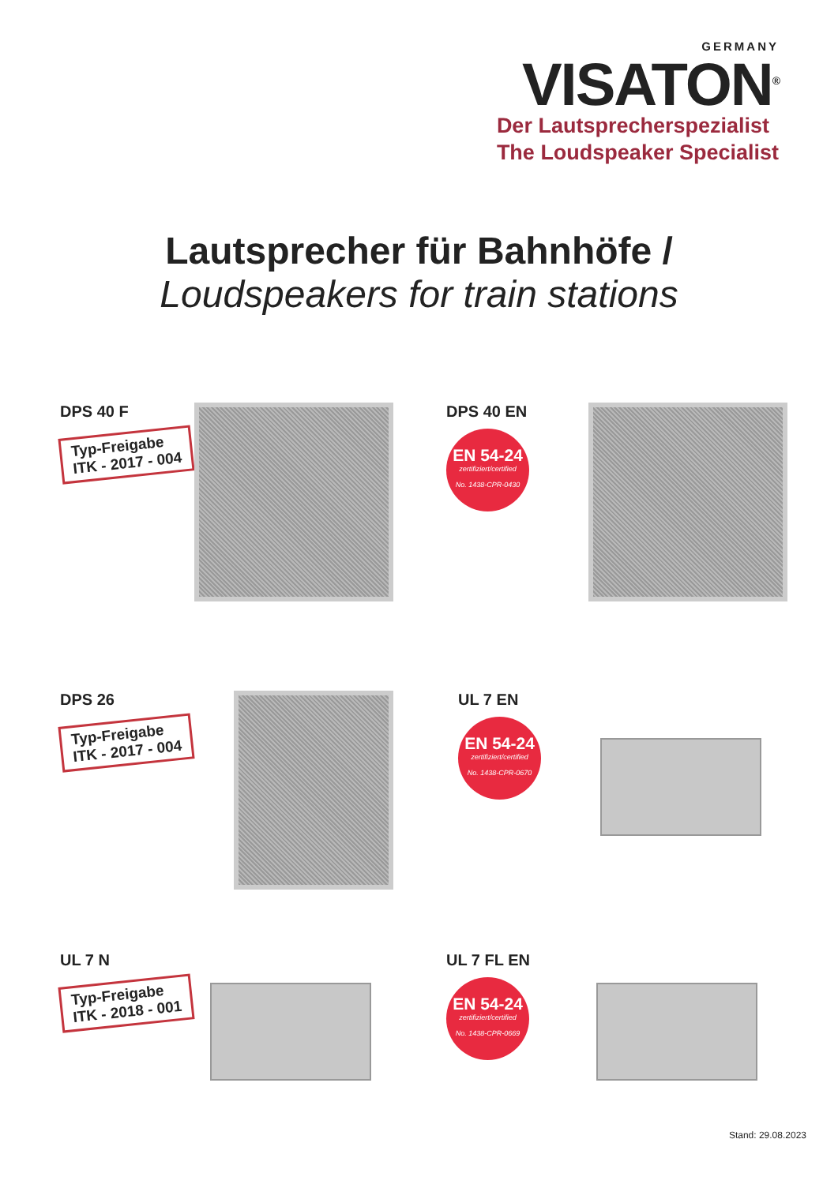GERMANY
VISATON<sup>®</sup>
Der Lautsprecherspezialist
The Loudspeaker Specialist
Lautsprecher für Bahnhöfe /
Loudspeakers for train stations
DPS 40 F
Typ-Freigabe
ITK - 2017 - 004
DPS 40 EN
EN 54-24
zertifiziert/certified
No. 1438-CPR-0430
DPS 26
Typ-Freigabe
ITK - 2017 - 004
UL 7 EN
EN 54-24
zertifiziert/certified
No. 1438-CPR-0670
UL 7 N
Typ-Freigabe
ITK - 2018 - 001
UL 7 FL EN
EN 54-24
zertifiziert/certified
No. 1438-CPR-0669
Stand: 29.08.2023